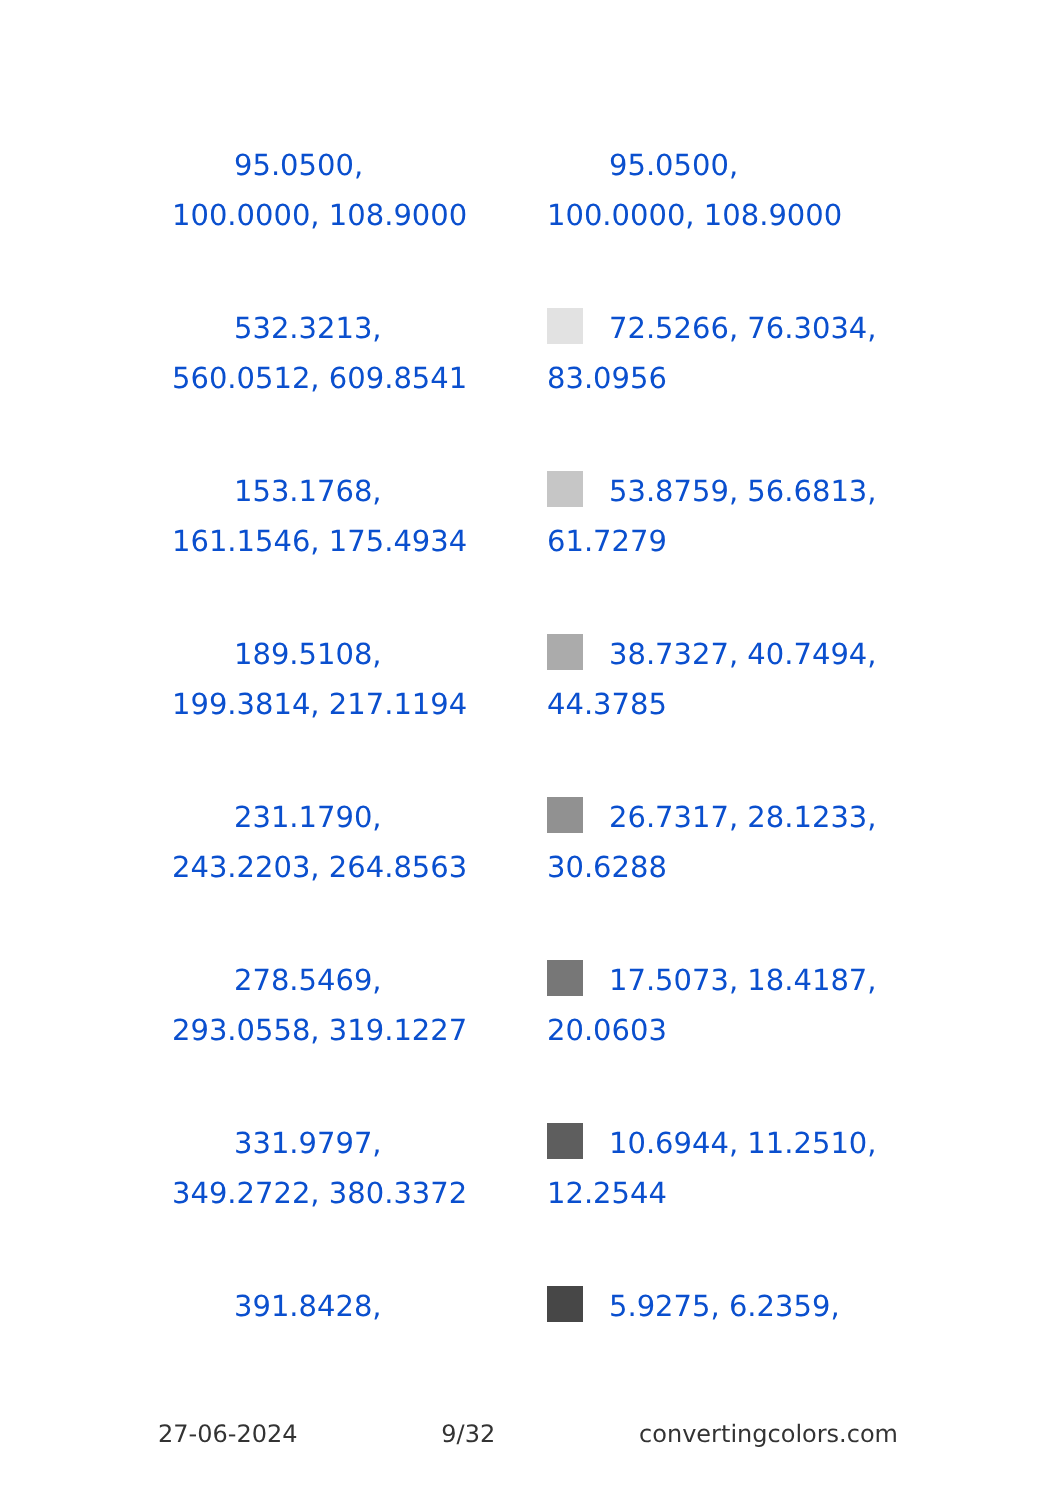| 95.0500, 100.0000, 108.9000 | 95.0500, 100.0000, 108.9000 |
| 532.3213, 560.0512, 609.8541 | 72.5266, 76.3034, 83.0956 |
| 153.1768, 161.1546, 175.4934 | 53.8759, 56.6813, 61.7279 |
| 189.5108, 199.3814, 217.1194 | 38.7327, 40.7494, 44.3785 |
| 231.1790, 243.2203, 264.8563 | 26.7317, 28.1233, 30.6288 |
| 278.5469, 293.0558, 319.1227 | 17.5073, 18.4187, 20.0603 |
| 331.9797, 349.2722, 380.3372 | 10.6944, 11.2510, 12.2544 |
| 391.8428, | 5.9275, 6.2359, |
27-06-2024 9/32 convertingcolors.com